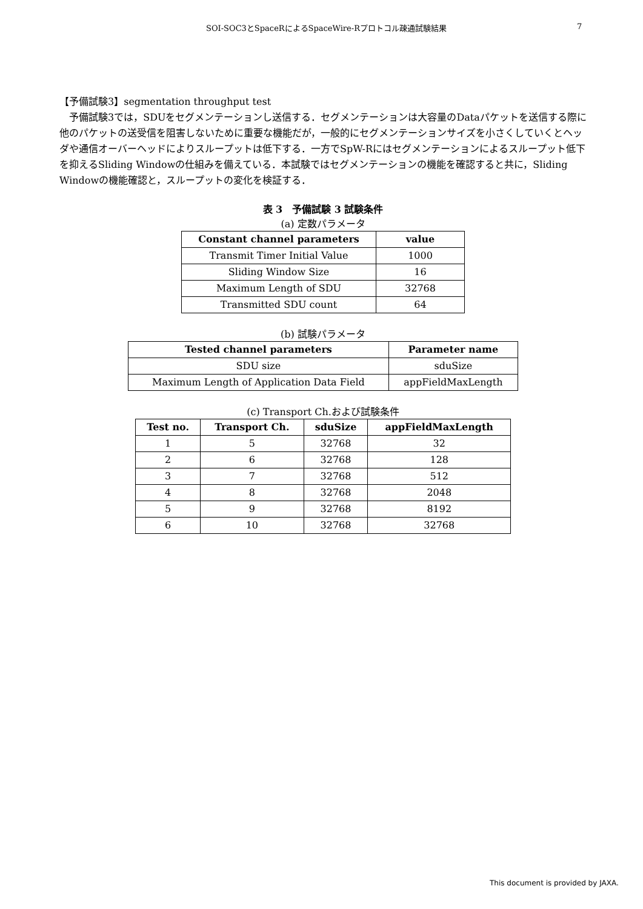SOI-SOC3とSpaceRによるSpaceWire-Rプロトコル疎通試験結果 7
【予備試験3】segmentation throughput test
　予備試験3では，SDUをセグメンテーションし送信する．セグメンテーションは大容量のDataパケットを送信する際に他のパケットの送受信を阻害しないために重要な機能だが，一般的にセグメンテーションサイズを小さくしていくとヘッダや通信オーバーヘッドによりスループットは低下する．一方でSpW-Rにはセグメンテーションによるスループット低下を抑えるSliding Windowの仕組みを備えている．本試験ではセグメンテーションの機能を確認すると共に，Sliding Windowの機能確認と，スループットの変化を検証する．
表 3　予備試験 3 試験条件
(a) 定数パラメータ
| Constant channel parameters | value |
| --- | --- |
| Transmit Timer Initial Value | 1000 |
| Sliding Window Size | 16 |
| Maximum Length of SDU | 32768 |
| Transmitted SDU count | 64 |
(b) 試験パラメータ
| Tested channel parameters | Parameter name |
| --- | --- |
| SDU size | sduSize |
| Maximum Length of Application Data Field | appFieldMaxLength |
(c) Transport Ch.および試験条件
| Test no. | Transport Ch. | sduSize | appFieldMaxLength |
| --- | --- | --- | --- |
| 1 | 5 | 32768 | 32 |
| 2 | 6 | 32768 | 128 |
| 3 | 7 | 32768 | 512 |
| 4 | 8 | 32768 | 2048 |
| 5 | 9 | 32768 | 8192 |
| 6 | 10 | 32768 | 32768 |
This document is provided by JAXA.